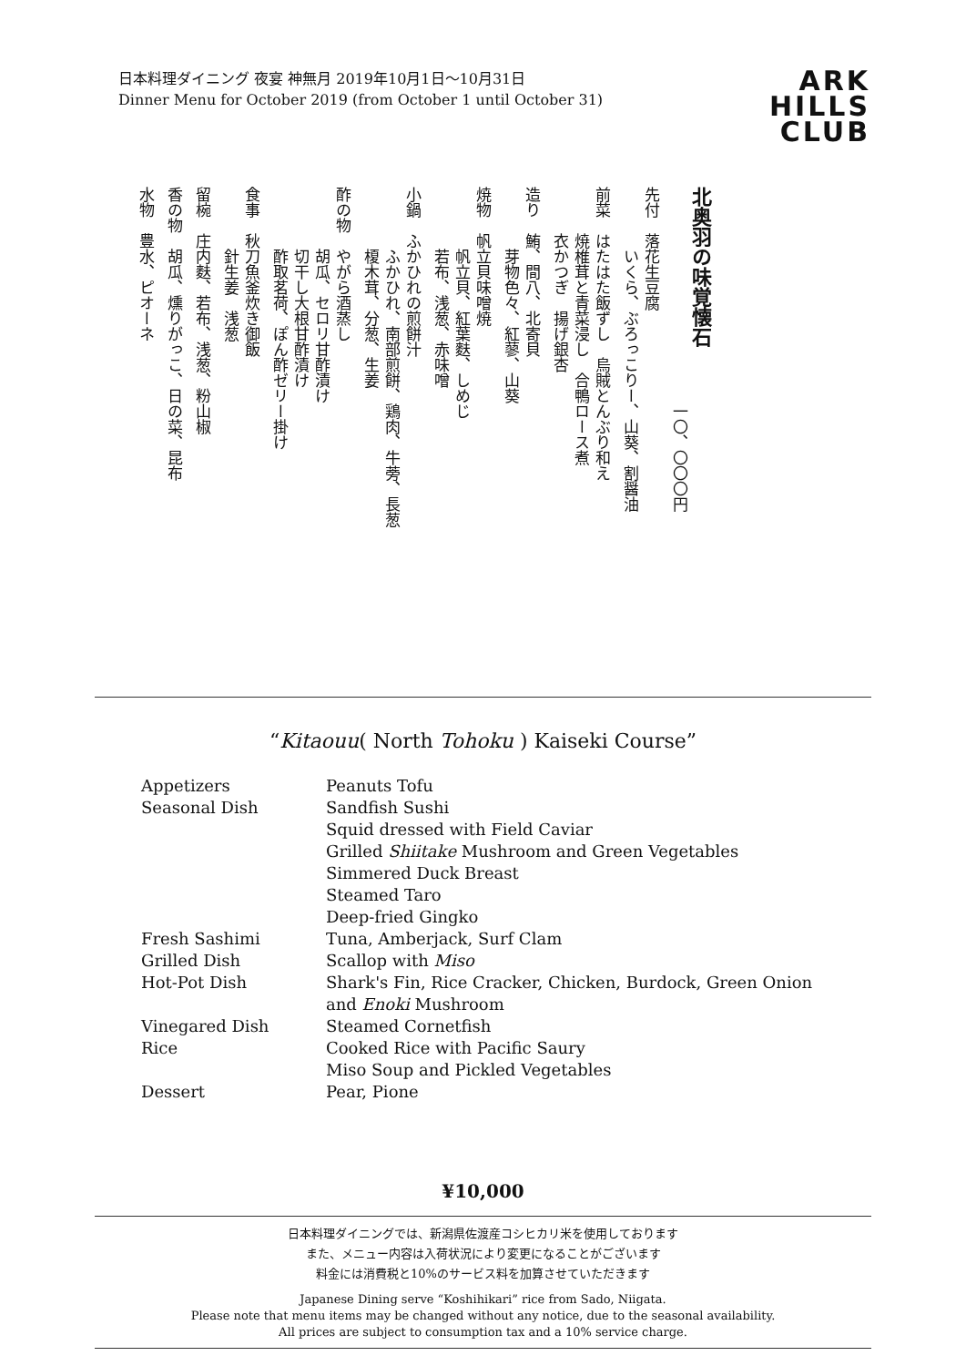日本料理ダイニング 夜宴 神無月 2019年10月1日〜10月31日
Dinner Menu for October 2019 (from October 1 until October 31)
ARK
HILLS
CLUB
北奥羽の味覚懐石
　　　　　　　　　　　　　　一〇、〇〇〇円
先付　落花生豆腐
　　　　いくら、ぶろっこりー、山葵、割醤油
前菜　はたはた飯ずし　烏賊とんぶり和え
　　　焼椎茸と青菜浸し　合鴨ロース煮
　　　衣かつぎ　揚げ銀杏
造り　鮪、間八、北寄貝
　　　　芽物色々、紅蓼、山葵
焼物　帆立貝味噌焼
　　　　帆立貝、紅葉麩、しめじ
　　　　若布、浅葱、赤味噌
小鍋　ふかひれの煎餅汁
　　　　ふかひれ、南部煎餅、鶏肉、牛蒡、長葱
　　　　榎木茸、分葱、生姜
酢の物　やがら酒蒸し
　　　　胡瓜、セロリ甘酢漬け
　　　　切干し大根甘酢漬け
　　　　酢取茗荷、ぽん酢ゼリー掛け
食事　秋刀魚釜炊き御飯
　　　　針生姜　浅葱
留椀　庄内麩、若布、浅葱、粉山椒
香の物　胡瓜、燻りがっこ、日の菜、昆布
水物　豊水、ピオーネ
“Kitaouu( North Tohoku ) Kaiseki Course”
| Appetizers | Peanuts Tofu |
| Seasonal Dish | Sandfish Sushi |
| | Squid dressed with Field Caviar |
| | Grilled Shiitake Mushroom and Green Vegetables |
| | Simmered Duck Breast |
| | Steamed Taro |
| | Deep-fried Gingko |
| Fresh Sashimi | Tuna, Amberjack, Surf Clam |
| Grilled Dish | Scallop with Miso |
| Hot-Pot Dish | Shark's Fin, Rice Cracker, Chicken, Burdock, Green Onion and Enoki Mushroom |
| Vinegared Dish | Steamed Cornetfish |
| Rice | Cooked Rice with Pacific Saury |
| | Miso Soup and Pickled Vegetables |
| Dessert | Pear, Pione |
¥10,000
日本料理ダイニングでは、新潟県佐渡産コシヒカリ米を使用しております
また、メニュー内容は入荷状況により変更になることがございます
料金には消費税と10%のサービス料を加算させていただきます
Japanese Dining serve “Koshihikari” rice from Sado, Niigata.
Please note that menu items may be changed without any notice, due to the seasonal availability.
All prices are subject to consumption tax and a 10% service charge.